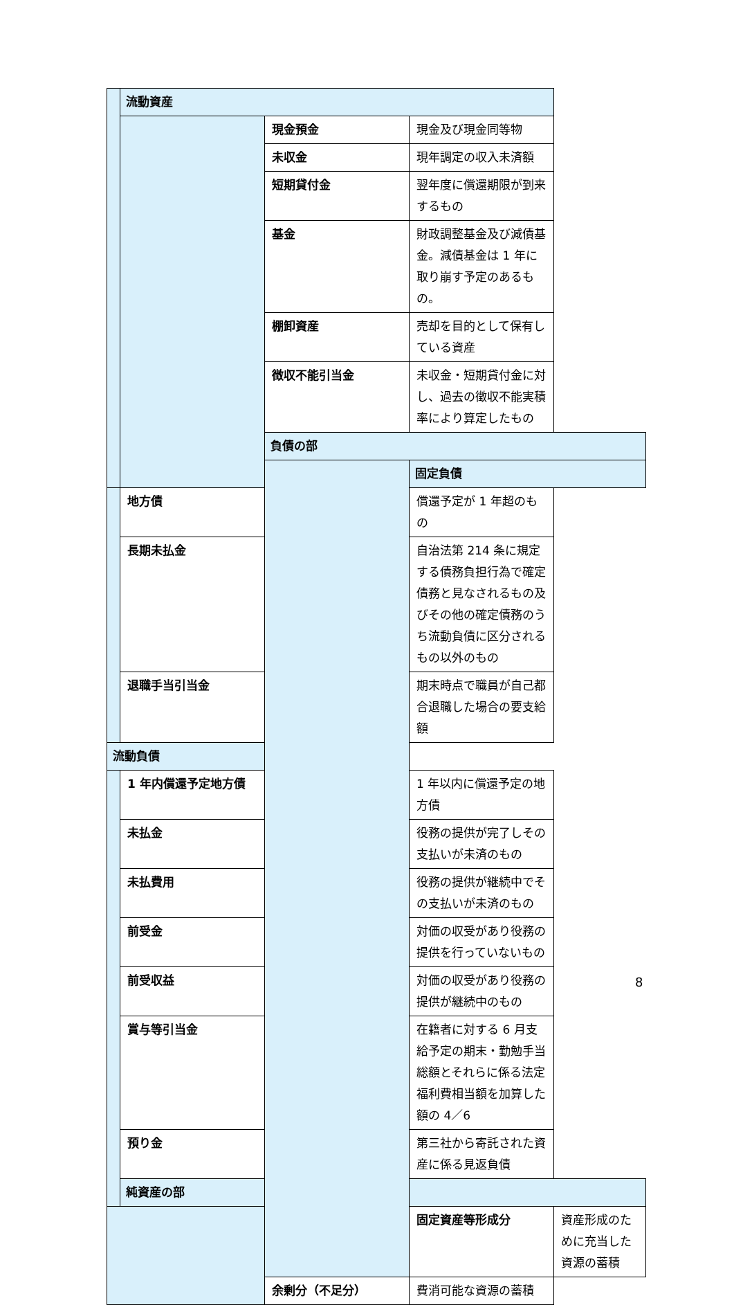| | 流動資産 | | | |
| | | 現金預金 | 現金及び現金同等物 | |
| | | 未収金 | 現年調定の収入未済額 | |
| | | 短期貸付金 | 翌年度に償還期限が到来するもの | |
| | | 基金 | 財政調整基金及び減債基金。減債基金は 1 年に取り崩す予定のあるもの。 | |
| | | 棚卸資産 | 売却を目的として保有している資産 | |
| | | 徴収不能引当金 | 未収金・短期貸付金に対し、過去の徴収不能実積率により算定したもの | |
| | | 負債の部 | | |
| | | | 固定負債 | |
| | 地方債 | | 償還予定が 1 年超のもの | |
| | 長期未払金 | | 自治法第 214 条に規定する債務負担行為で確定債務と見なされるもの及びその他の確定債務のうち流動負債に区分されるもの以外のもの | |
| | 退職手当引当金 | | 期末時点で職員が自己都合退職した場合の要支給額 | |
| 流動負債 | | | | |
| | 1 年内償還予定地方債 | | 1 年以内に償還予定の地方債 | |
| | 未払金 | | 役務の提供が完了しその支払いが未済のもの | |
| | 未払費用 | | 役務の提供が継続中でその支払いが未済のもの | |
| | 前受金 | | 対価の収受があり役務の提供を行っていないもの | |
| | 前受収益 | | 対価の収受があり役務の提供が継続中のもの | |
| | 賞与等引当金 | | 在籍者に対する 6 月支給予定の期末・勤勉手当総額とそれらに係る法定福利費相当額を加算した額の 4／6 | |
| | 預り金 | | 第三社から寄託された資産に係る見返負債 | |
| | 純資産の部 | | | |
| | | | 固定資産等形成分 | 資産形成のために充当した資源の蓄積 |
| | | 余剰分（不足分） | 費消可能な資源の蓄積 | |
8